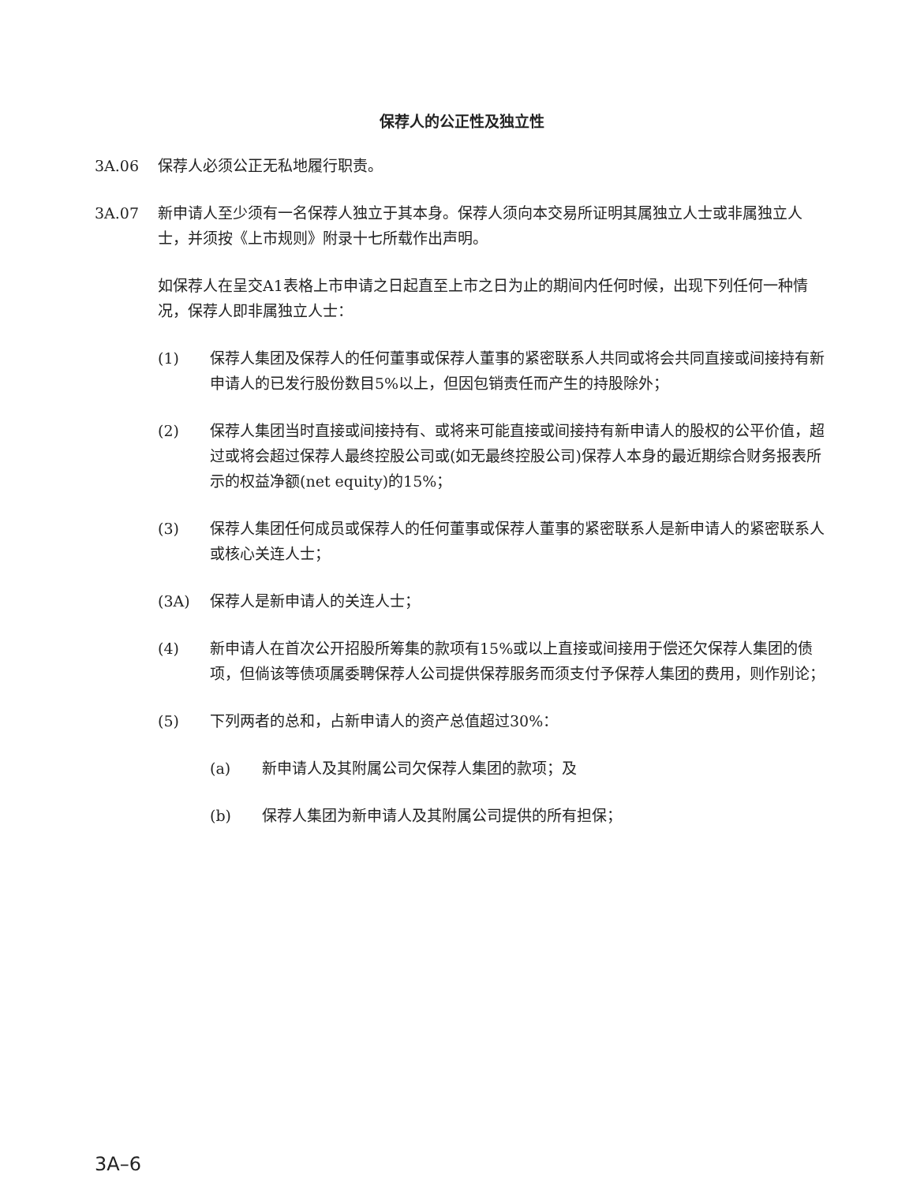保荐人的公正性及独立性
3A.06 保荐人必须公正无私地履行职责。
3A.07 新申请人至少须有一名保荐人独立于其本身。保荐人须向本交易所证明其属独立人士或非属独立人士，并须按《上市规则》附录十七所载作出声明。
如保荐人在呈交A1表格上市申请之日起直至上市之日为止的期间内任何时候，出现下列任何一种情况，保荐人即非属独立人士：
(1) 保荐人集团及保荐人的任何董事或保荐人董事的紧密联系人共同或将会共同直接或间接持有新申请人的已发行股份数目5%以上，但因包销责任而产生的持股除外；
(2) 保荐人集团当时直接或间接持有、或将来可能直接或间接持有新申请人的股权的公平价值，超过或将会超过保荐人最终控股公司或(如无最终控股公司)保荐人本身的最近期综合财务报表所示的权益净额(net equity)的15%；
(3) 保荐人集团任何成员或保荐人的任何董事或保荐人董事的紧密联系人是新申请人的紧密联系人或核心关连人士；
(3A) 保荐人是新申请人的关连人士；
(4) 新申请人在首次公开招股所筹集的款项有15%或以上直接或间接用于偿还欠保荐人集团的债项，但倘该等债项属委聘保荐人公司提供保荐服务而须支付予保荐人集团的费用，则作别论；
(5) 下列两者的总和，占新申请人的资产总值超过30%：
(a) 新申请人及其附属公司欠保荐人集团的款项；及
(b) 保荐人集团为新申请人及其附属公司提供的所有担保；
3A–6